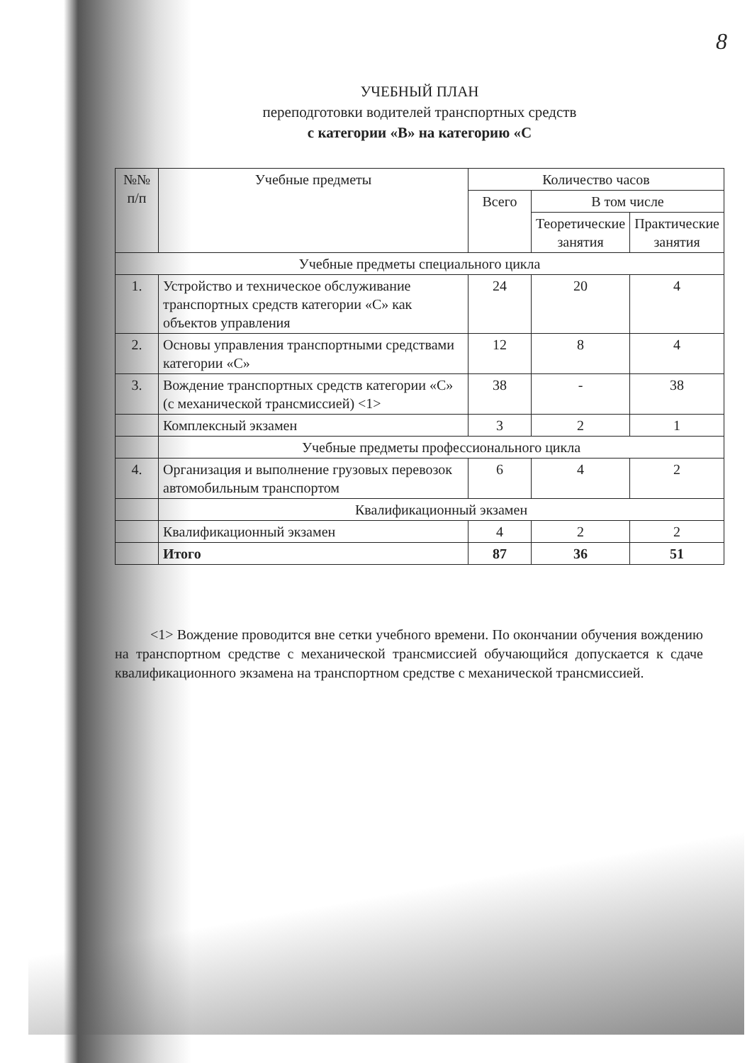8
УЧЕБНЫЙ ПЛАН
переподготовки водителей транспортных средств
с категории «B» на категорию «C
| №№ п/п | Учебные предметы | Количество часов | | |
| --- | --- | --- | --- | --- |
| | | Всего | В том числе | |
| | | | Теоретические занятия | Практические занятия |
| Учебные предметы специального цикла | | | | |
| 1. | Устройство и техническое обслуживание транспортных средств категории «C» как объектов управления | 24 | 20 | 4 |
| 2. | Основы управления транспортными средствами категории «C» | 12 | 8 | 4 |
| 3. | Вождение транспортных средств категории «C» (с механической трансмиссией) <1> | 38 | - | 38 |
| | Комплексный экзамен | 3 | 2 | 1 |
| | Учебные предметы профессионального цикла | | | |
| 4. | Организация и выполнение грузовых перевозок автомобильным транспортом | 6 | 4 | 2 |
| | Квалификационный экзамен | | | |
| | Квалификационный экзамен | 4 | 2 | 2 |
| | Итого | 87 | 36 | 51 |
<1> Вождение проводится вне сетки учебного времени. По окончании обучения вождению на транспортном средстве с механической трансмиссией обучающийся допускается к сдаче квалификационного экзамена на транспортном средстве с механической трансмиссией.